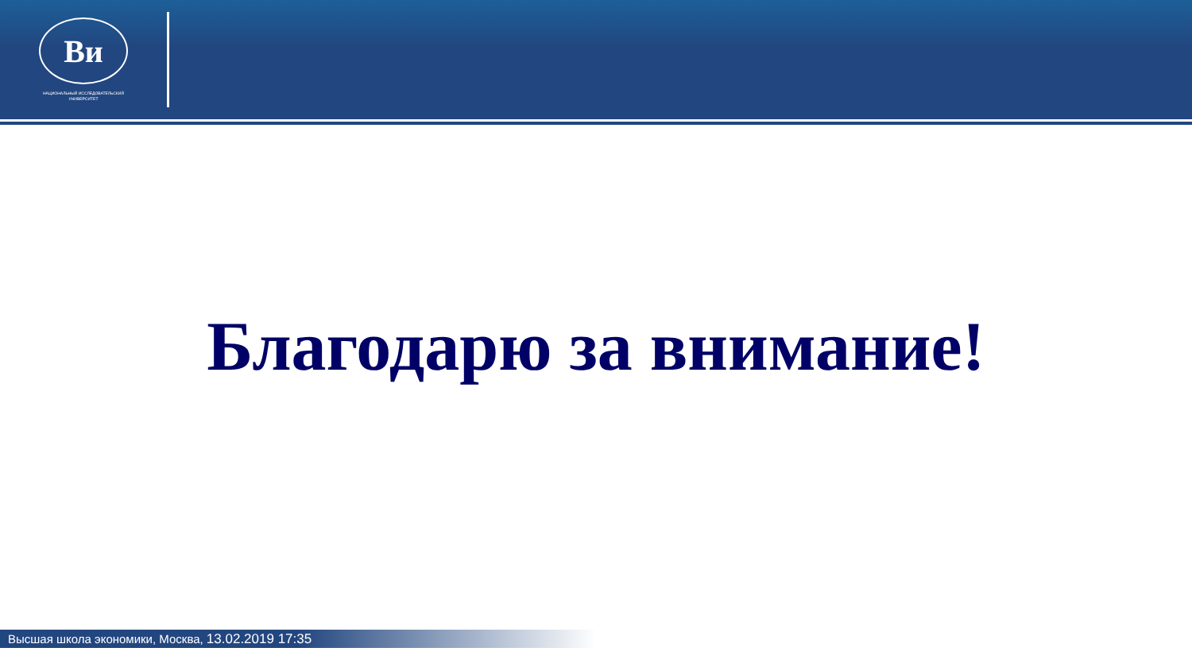Ви
НАЦИОНАЛЬНЫЙ ИССЛЕДОВАТЕЛЬСКИЙ
УНИВЕРСИТЕТ
Благодарю за внимание!
Высшая школа экономики, Москва, 13.02.2019 17:35